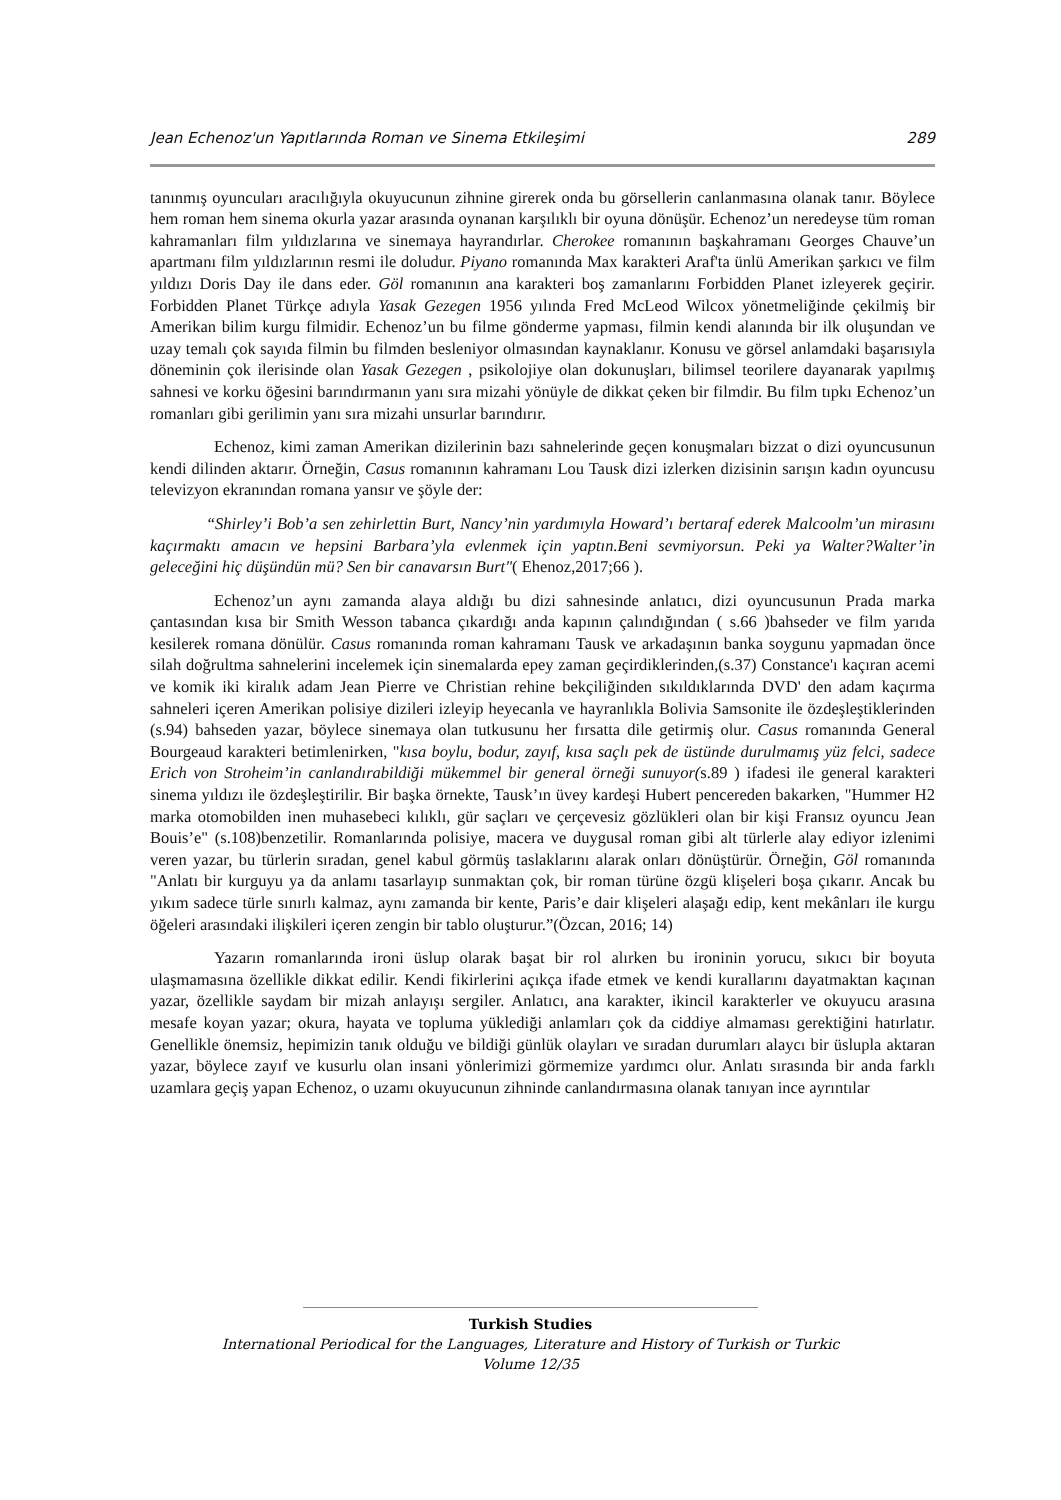Jean Echenoz'un Yapıtlarında Roman ve Sinema Etkileşimi 289
tanınmış oyuncuları aracılığıyla okuyucunun zihnine girerek onda bu görsellerin canlanmasına olanak tanır. Böylece hem roman hem sinema okurla yazar arasında oynanan karşılıklı bir oyuna dönüşür. Echenoz’un neredeyse tüm roman kahramanları film yıldızlarına ve sinemaya hayrandırlar. Cherokee romanının başkahramanı Georges Chauve’un apartmanı film yıldızlarının resmi ile doludur. Piyano romanında Max karakteri Araf'ta ünlü Amerikan şarkıcı ve film yıldızı Doris Day ile dans eder. Göl romanının ana karakteri boş zamanlarını Forbidden Planet izleyerek geçirir. Forbidden Planet Türkçe adıyla Yasak Gezegen 1956 yılında Fred McLeod Wilcox yönetmeliğinde çekilmiş bir Amerikan bilim kurgu filmidir. Echenoz’un bu filme gönderme yapması, filmin kendi alanında bir ilk oluşundan ve uzay temalı çok sayıda filmin bu filmden besleniyor olmasından kaynaklanır. Konusu ve görsel anlamdaki başarısıyla döneminin çok ilerisinde olan Yasak Gezegen , psikolojiye olan dokunuşları, bilimsel teorilere dayanarak yapılmış sahnesi ve korku öğesini barındırmanın yanı sıra mizahi yönüyle de dikkat çeken bir filmdir. Bu film tıpkı Echenoz’un romanları gibi gerilimin yanı sıra mizahi unsurlar barındırır.
Echenoz, kimi zaman Amerikan dizilerinin bazı sahnelerinde geçen konuşmaları bizzat o dizi oyuncusunun kendi dilinden aktarır. Örneğin, Casus romanının kahramanı Lou Tausk dizi izlerken dizisinin sarışın kadın oyuncusu televizyon ekranından romana yansır ve şöyle der:
“Shirley’i Bob’a sen zehirlettin Burt, Nancy’nin yardımıyla Howard’ı bertaraf ederek Malcoolm’un mirasını kaçırmaktı amacın ve hepsini Barbara’yla evlenmek için yaptın.Beni sevmiyorsun. Peki ya Walter?Walter’in geleceğini hiç düşündün mü? Sen bir canavarsın Burt"( Ehenoz,2017;66 ).
Echenoz’un aynı zamanda alaya aldığı bu dizi sahnesinde anlatıcı, dizi oyuncusunun Prada marka çantasından kısa bir Smith Wesson tabanca çıkardığı anda kapının çalındığından ( s.66 )bahseder ve film yarıda kesilerek romana dönülür. Casus romanında roman kahramanı Tausk ve arkadaşının banka soygunu yapmadan önce silah doğrultma sahnelerini incelemek için sinemalarda epey zaman geçirdiklerinden,(s.37) Constance'ı kaçıran acemi ve komik iki kiralık adam Jean Pierre ve Christian rehine bekçiliğinden sıkıldıklarında DVD' den adam kaçırma sahneleri içeren Amerikan polisiye dizileri izleyip heyecanla ve hayranlıkla Bolivia Samsonite ile özdeşleştiklerinden (s.94) bahseden yazar, böylece sinemaya olan tutkusunu her fırsatta dile getirmiş olur. Casus romanında General Bourgeaud karakteri betimlenirken, "kısa boylu, bodur, zayıf, kısa saçlı pek de üstünde durulmamış yüz felci, sadece Erich von Stroheim’in canlandırabildiği mükemmel bir general örneği sunuyor(s.89 ) ifadesi ile general karakteri sinema yıldızı ile özdeşleştirilir. Bir başka örnekte, Tausk’ın üvey kardeşi Hubert pencereden bakarken, "Hummer H2 marka otomobilden inen muhasebeci kılıklı, gür saçları ve çerçevesiz gözlükleri olan bir kişi Fransız oyuncu Jean Bouis’e" (s.108)benzetilir. Romanlarında polisiye, macera ve duygusal roman gibi alt türlerle alay ediyor izlenimi veren yazar, bu türlerin sıradan, genel kabul görmüş taslaklarını alarak onları dönüştürür. Örneğin, Göl romanında "Anlatı bir kurguyu ya da anlamı tasarlayıp sunmaktan çok, bir roman türüne özgü klişeleri boşa çıkarır. Ancak bu yıkım sadece türle sınırlı kalmaz, aynı zamanda bir kente, Paris’e dair klişeleri alaşağı edip, kent mekânları ile kurgu öğeleri arasındaki ilişkileri içeren zengin bir tablo oluşturur.”(Özcan, 2016; 14)
Yazarın romanlarında ironi üslup olarak başat bir rol alırken bu ironinin yorucu, sıkıcı bir boyuta ulaşmamasına özellikle dikkat edilir. Kendi fikirlerini açıkça ifade etmek ve kendi kurallarını dayatmaktan kaçınan yazar, özellikle saydam bir mizah anlayışı sergiler. Anlatıcı, ana karakter, ikincil karakterler ve okuyucu arasına mesafe koyan yazar; okura, hayata ve topluma yüklediği anlamları çok da ciddiye almaması gerektiğini hatırlatır. Genellikle önemsiz, hepimizin tanık olduğu ve bildiği günlük olayları ve sıradan durumları alaycı bir üslupla aktaran yazar, böylece zayıf ve kusurlu olan insani yönlerimizi görmemize yardımcı olur. Anlatı sırasında bir anda farklı uzamlara geçiş yapan Echenoz, o uzamı okuyucunun zihninde canlandırmasına olanak tanıyan ince ayrıntılar
Turkish Studies
International Periodical for the Languages, Literature and History of Turkish or Turkic
Volume 12/35